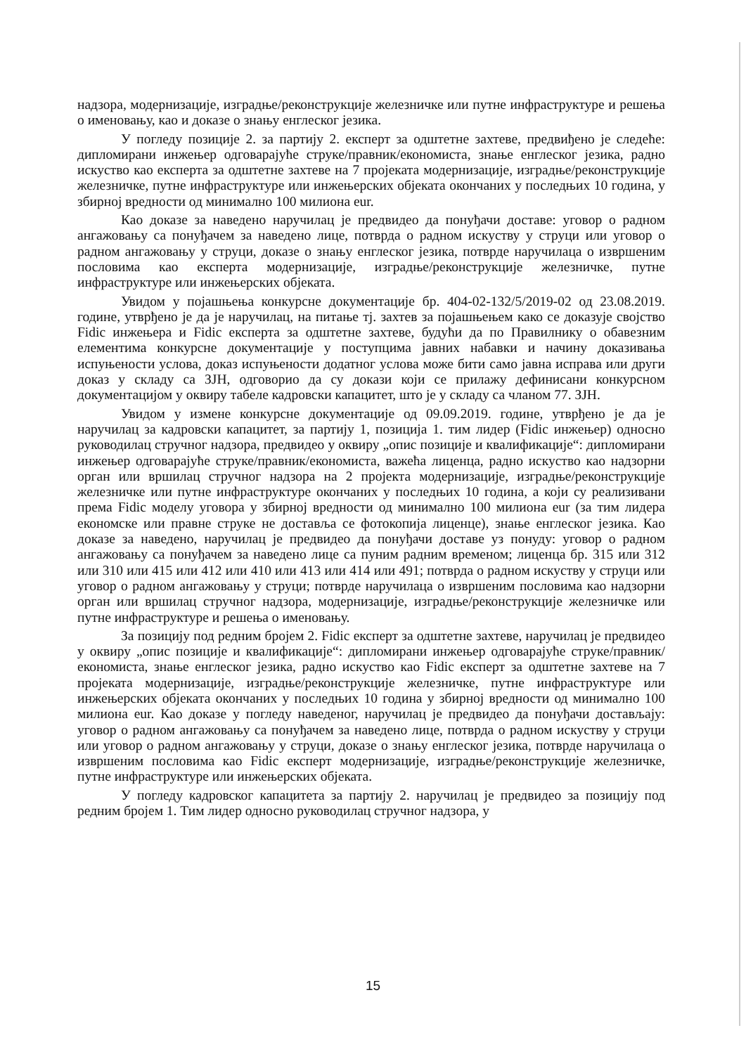надзора, модернизације, изградње/реконструкције железничке или путне инфраструктуре и решења о именовању, као и доказе о знању енглеског језика.
У погледу позиције 2. за партију 2. експерт за одштетне захтеве, предвиђено је следеће: дипломирани инжењер одговарајуће струке/правник/економиста, знање енглеског језика, радно искуство као експерта за одштетне захтеве на 7 пројеката модернизације, изградње/реконструкције железничке, путне инфраструктуре или инжењерских објеката окончаних у последњих 10 година, у збирној вредности од минимално 100 милиона eur.
Као доказе за наведено наручилац је предвидео да понуђачи доставе: уговор о радном ангажовању са понуђачем за наведено лице, потврда о радном искуству у струци или уговор о радном ангажовању у струци, доказе о знању енглеског језика, потврде наручилаца о извршеним пословима као експерта модернизације, изградње/реконструкције железничке, путне инфраструктуре или инжењерских објеката.
Увидом у појашњења конкурсне документације бр. 404-02-132/5/2019-02 од 23.08.2019. године, утврђено је да је наручилац, на питање тј. захтев за појашњењем како се доказује својство Fidic инжењера и Fidic експерта за одштетне захтеве, будући да по Правилнику о обавезним елементима конкурсне документације у поступцима јавних набавки и начину доказивања испуњености услова, доказ испуњености додатног услова може бити само јавна исправа или други доказ у складу са ЗЈН, одговорио да су докази који се прилажу дефинисани конкурсном документацијом у оквиру табеле кадровски капацитет, што је у складу са чланом 77. ЗЈН.
Увидом у измене конкурсне документације од 09.09.2019. године, утврђено је да је наручилац за кадровски капацитет, за партију 1, позиција 1. тим лидер (Fidic инжењер) односно руководилац стручног надзора, предвидео у оквиру „опис позиције и квалификације“: дипломирани инжењер одговарајуће струке/правник/економиста, важећа лиценца, радно искуство као надзорни орган или вршилац стручног надзора на 2 пројекта модернизације, изградње/реконструкције железничке или путне инфраструктуре окончаних у последњих 10 година, а који су реализивани према Fidic моделу уговора у збирној вредности од минимално 100 милиона eur (за тим лидера економске или правне струке не доставља се фотокопија лиценце), знање енглеског језика. Као доказе за наведено, наручилац је предвидео да понуђачи доставе уз понуду: уговор о радном ангажовању са понуђачем за наведено лице са пуним радним временом; лиценца бр. 315 или 312 или 310 или 415 или 412 или 410 или 413 или 414 или 491; потврда о радном искуству у струци или уговор о радном ангажовању у струци; потврде наручилаца о извршеним пословима као надзорни орган или вршилац стручног надзора, модернизације, изградње/реконструкције железничке или путне инфраструктуре и решења о именовању.
За позицију под редним бројем 2. Fidic експерт за одштетне захтеве, наручилац је предвидео у оквиру „опис позиције и квалификације“: дипломирани инжењер одговарајуће струке/правник/економиста, знање енглеског језика, радно искуство као Fidic експерт за одштетне захтеве на 7 пројеката модернизације, изградње/реконструкције железничке, путне инфраструктуре или инжењерских објеката окончаних у последњих 10 година у збирној вредности од минимално 100 милиона eur. Као доказе у погледу наведеног, наручилац је предвидео да понуђачи достављају: уговор о радном ангажовању са понуђачем за наведено лице, потврда о радном искуству у струци или уговор о радном ангажовању у струци, доказе о знању енглеског језика, потврде наручилаца о извршеним пословима као Fidic експерт модернизације, изградње/реконструкције железничке, путне инфраструктуре или инжењерских објеката.
У погледу кадровског капацитета за партију 2. наручилац је предвидео за позицију под редним бројем 1. Тим лидер односно руководилац стручног надзора, у
15